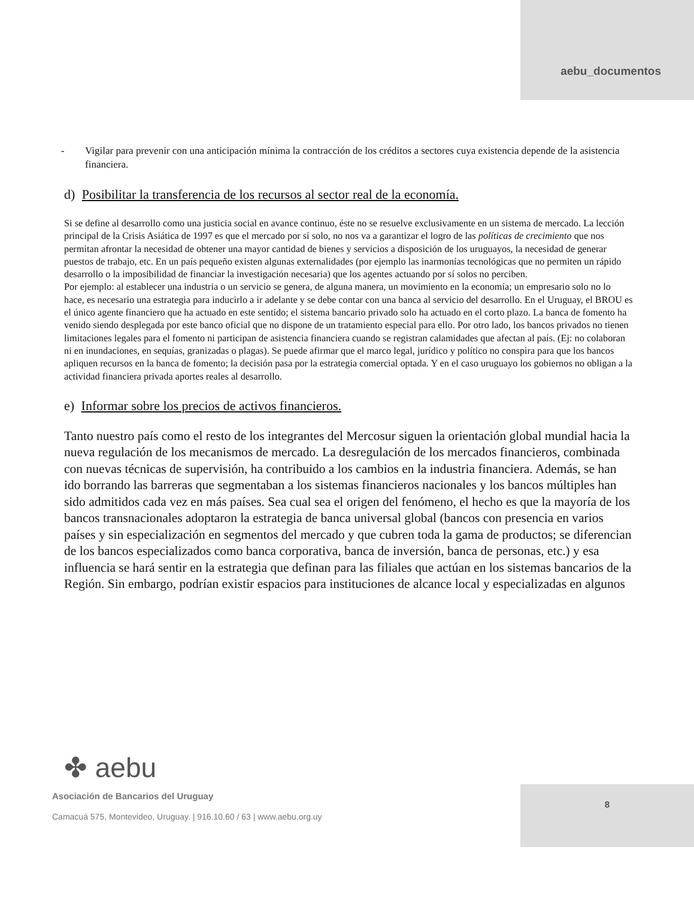aebu_documentos
- Vigilar para prevenir con una anticipación mínima la contracción de los créditos a sectores cuya existencia depende de la asistencia financiera.
d) Posibilitar la transferencia de los recursos al sector real de la economía.
Si se define al desarrollo como una justicia social en avance continuo, éste no se resuelve exclusivamente en un sistema de mercado. La lección principal de la Crisis Asiática de 1997 es que el mercado por sí solo, no nos va a garantizar el logro de las políticas de crecimiento que nos permitan afrontar la necesidad de obtener una mayor cantidad de bienes y servicios a disposición de los uruguayos, la necesidad de generar puestos de trabajo, etc. En un país pequeño existen algunas externalidades (por ejemplo las inarmonías tecnológicas que no permiten un rápido desarrollo o la imposibilidad de financiar la investigación necesaria) que los agentes actuando por sí solos no perciben.
Por ejemplo: al establecer una industria o un servicio se genera, de alguna manera, un movimiento en la economía; un empresario solo no lo hace, es necesario una estrategia para inducirlo a ir adelante y se debe contar con una banca al servicio del desarrollo. En el Uruguay, el BROU es el único agente financiero que ha actuado en este sentido; el sistema bancario privado solo ha actuado en el corto plazo. La banca de fomento ha venido siendo desplegada por este banco oficial que no dispone de un tratamiento especial para ello. Por otro lado, los bancos privados no tienen limitaciones legales para el fomento ni participan de asistencia financiera cuando se registran calamidades que afectan al país. (Ej: no colaboran ni en inundaciones, en sequías, granizadas o plagas). Se puede afirmar que el marco legal, jurídico y político no conspira para que los bancos apliquen recursos en la banca de fomento; la decisión pasa por la estrategia comercial optada. Y en el caso uruguayo los gobiernos no obligan a la actividad financiera privada aportes reales al desarrollo.
e) Informar sobre los precios de activos financieros.
Tanto nuestro país como el resto de los integrantes del Mercosur siguen la orientación global mundial hacia la nueva regulación de los mecanismos de mercado. La desregulación de los mercados financieros, combinada con nuevas técnicas de supervisión, ha contribuido a los cambios en la industria financiera. Además, se han ido borrando las barreras que segmentaban a los sistemas financieros nacionales y los bancos múltiples han sido admitidos cada vez en más países. Sea cual sea el origen del fenómeno, el hecho es que la mayoría de los bancos transnacionales adoptaron la estrategia de banca universal global (bancos con presencia en varios países y sin especialización en segmentos del mercado y que cubren toda la gama de productos; se diferencian de los bancos especializados como banca corporativa, banca de inversión, banca de personas, etc.) y esa influencia se hará sentir en la estrategia que definan para las filiales que actúan en los sistemas bancarios de la Región. Sin embargo, podrían existir espacios para instituciones de alcance local y especializadas en algunos
✤ aebu
Asociación de Bancarios del Uruguay
Camacuá 575, Montevideo, Uruguay. | 916.10.60 / 63 | www.aebu.org.uy
8